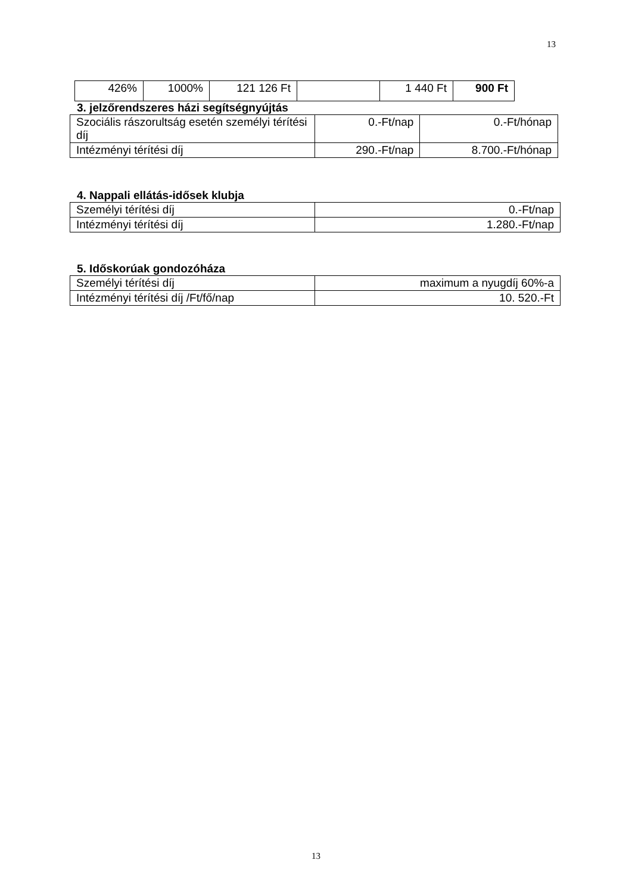13
| 426% | 1000% | 121 126 Ft | | 1 440 Ft | 900 Ft |
3. jelzőrendszeres házi segítségnyújtás
| Szociális rászorultság esetén személyi térítési díj | 0.-Ft/nap | 0.-Ft/hónap |
| Intézményi térítési díj | 290.-Ft/nap | 8.700.-Ft/hónap |
4. Nappali ellátás-idősek klubja
| Személyi térítési díj | 0.-Ft/nap |
| Intézményi térítési díj | 1.280.-Ft/nap |
5. Időskorúak gondozóháza
| Személyi térítési díj | maximum a nyugdíj 60%-a |
| Intézményi térítési díj /Ft/fő/nap | 10. 520.-Ft |
13